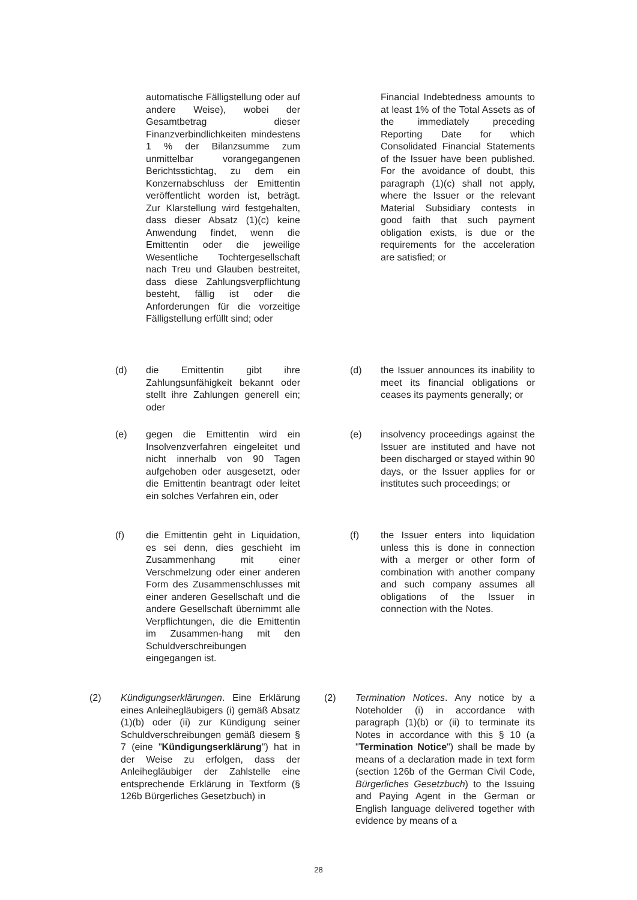automatische Fälligstellung oder auf andere Weise), wobei der Gesamtbetrag dieser Finanzverbindlichkeiten mindestens 1 % der Bilanzsumme zum unmittelbar vorangegangenen Berichtsstichtag, zu dem ein Konzernabschluss der Emittentin veröffentlicht worden ist, beträgt. Zur Klarstellung wird festgehalten, dass dieser Absatz (1)(c) keine Anwendung findet, wenn die Emittentin oder die jeweilige Wesentliche Tochtergesellschaft nach Treu und Glauben bestreitet, dass diese Zahlungsverpflichtung besteht, fällig ist oder die Anforderungen für die vorzeitige Fälligstellung erfüllt sind; oder
Financial Indebtedness amounts to at least 1% of the Total Assets as of the immediately preceding Reporting Date for which Consolidated Financial Statements of the Issuer have been published. For the avoidance of doubt, this paragraph (1)(c) shall not apply, where the Issuer or the relevant Material Subsidiary contests in good faith that such payment obligation exists, is due or the requirements for the acceleration are satisfied; or
(d) die Emittentin gibt ihre Zahlungsunfähigkeit bekannt oder stellt ihre Zahlungen generell ein; oder
(d) the Issuer announces its inability to meet its financial obligations or ceases its payments generally; or
(e) gegen die Emittentin wird ein Insolvenzverfahren eingeleitet und nicht innerhalb von 90 Tagen aufgehoben oder ausgesetzt, oder die Emittentin beantragt oder leitet ein solches Verfahren ein, oder
(e) insolvency proceedings against the Issuer are instituted and have not been discharged or stayed within 90 days, or the Issuer applies for or institutes such proceedings; or
(f) die Emittentin geht in Liquidation, es sei denn, dies geschieht im Zusammenhang mit einer Verschmelzung oder einer anderen Form des Zusammenschlusses mit einer anderen Gesellschaft und die andere Gesellschaft übernimmt alle Verpflichtungen, die die Emittentin im Zusammen-hang mit den Schuldverschreibungen eingegangen ist.
(f) the Issuer enters into liquidation unless this is done in connection with a merger or other form of combination with another company and such company assumes all obligations of the Issuer in connection with the Notes.
(2) Kündigungserklärungen. Eine Erklärung eines Anleihegläubigers (i) gemäß Absatz (1)(b) oder (ii) zur Kündigung seiner Schuldverschreibungen gemäß diesem § 7 (eine "Kündigungserklärung") hat in der Weise zu erfolgen, dass der Anleihegläubiger der Zahlstelle eine entsprechende Erklärung in Textform (§ 126b Bürgerliches Gesetzbuch) in
(2) Termination Notices. Any notice by a Noteholder (i) in accordance with paragraph (1)(b) or (ii) to terminate its Notes in accordance with this § 10 (a "Termination Notice") shall be made by means of a declaration made in text form (section 126b of the German Civil Code, Bürgerliches Gesetzbuch) to the Issuing and Paying Agent in the German or English language delivered together with evidence by means of a
28